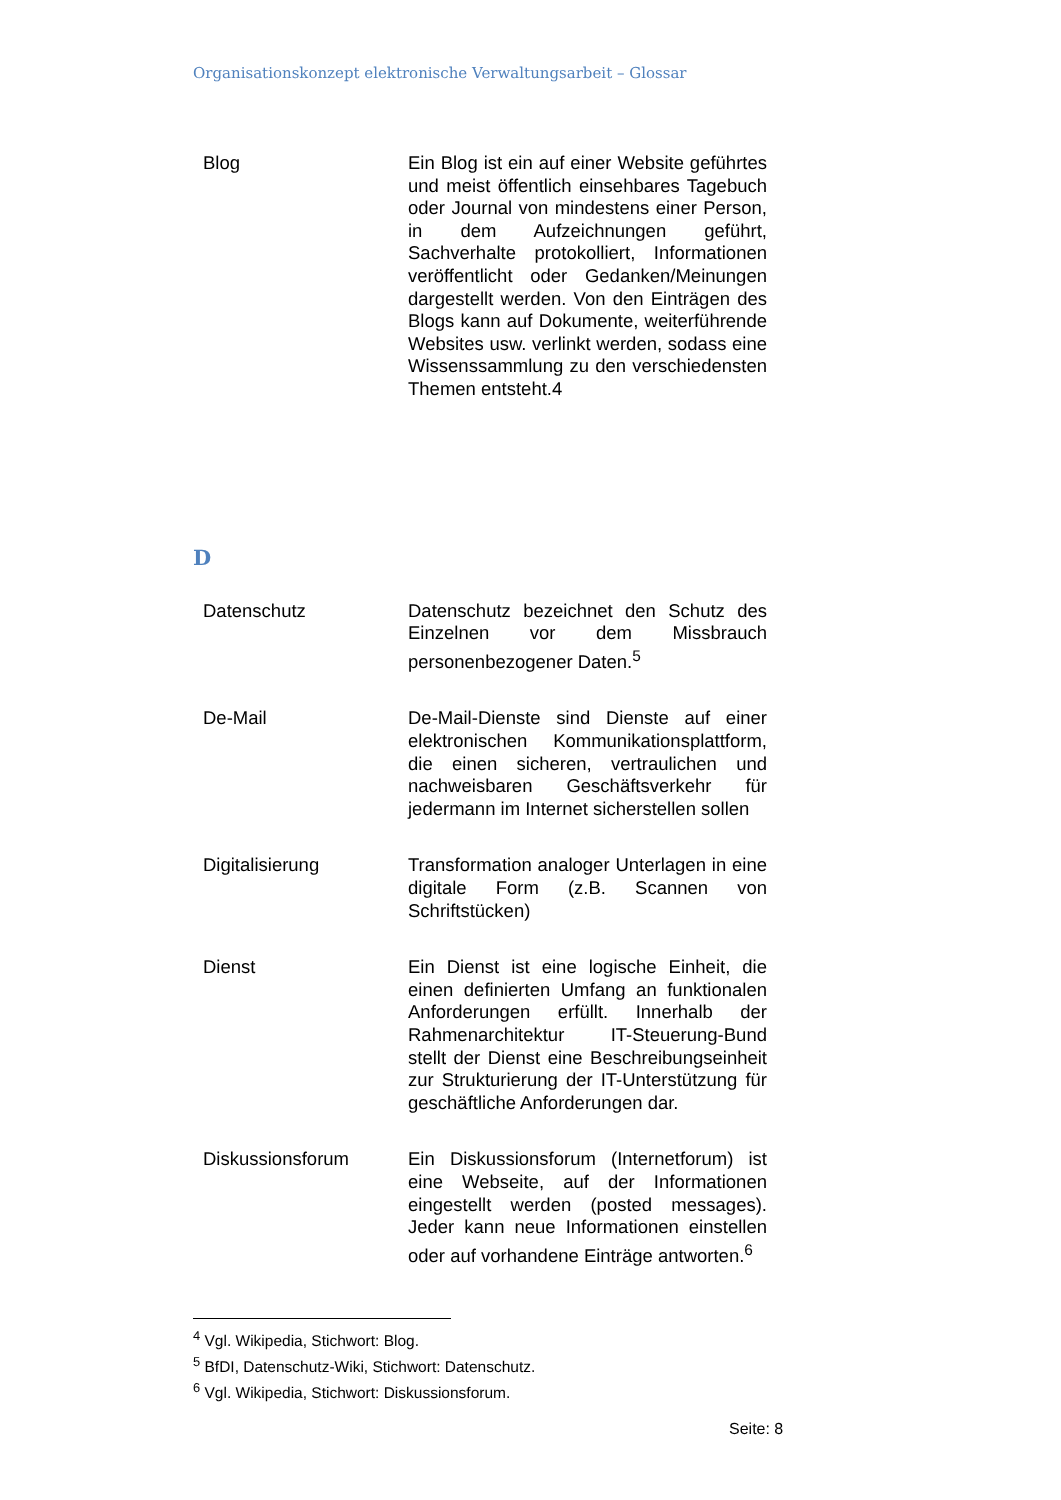Organisationskonzept elektronische Verwaltungsarbeit – Glossar
| Blog | Ein Blog ist ein auf einer Website geführtes und meist öffentlich einsehbares Tagebuch oder Journal von mindestens einer Person, in dem Aufzeichnungen geführt, Sachverhalte protokolliert, Informationen veröffentlicht oder Gedanken/Meinungen dargestellt werden. Von den Einträgen des Blogs kann auf Dokumente, weiterführende Websites usw. verlinkt werden, sodass eine Wissenssammlung zu den verschiedensten Themen entsteht.4 |
D
| Datenschutz | Datenschutz bezeichnet den Schutz des Einzelnen vor dem Missbrauch personenbezogener Daten.<sup>5</sup> |
| De-Mail | De-Mail-Dienste sind Dienste auf einer elektronischen Kommunikationsplattform, die einen sicheren, vertraulichen und nachweisbaren Geschäftsverkehr für jedermann im Internet sicherstellen sollen |
| Digitalisierung | Transformation analoger Unterlagen in eine digitale Form (z.B. Scannen von Schriftstücken) |
| Dienst | Ein Dienst ist eine logische Einheit, die einen definierten Umfang an funktionalen Anforderungen erfüllt. Innerhalb der Rahmenarchitektur IT-Steuerung-Bund stellt der Dienst eine Beschreibungseinheit zur Strukturierung der IT-Unterstützung für geschäftliche Anforderungen dar. |
| Diskussionsforum | Ein Diskussionsforum (Internetforum) ist eine Webseite, auf der Informationen eingestellt werden (posted messages). Jeder kann neue Informationen einstellen oder auf vorhandene Einträge antworten.<sup>6</sup> |
<sup>4</sup> Vgl. Wikipedia, Stichwort: Blog.
<sup>5</sup> BfDI, Datenschutz-Wiki, Stichwort: Datenschutz.
<sup>6</sup> Vgl. Wikipedia, Stichwort: Diskussionsforum.
Seite: 8